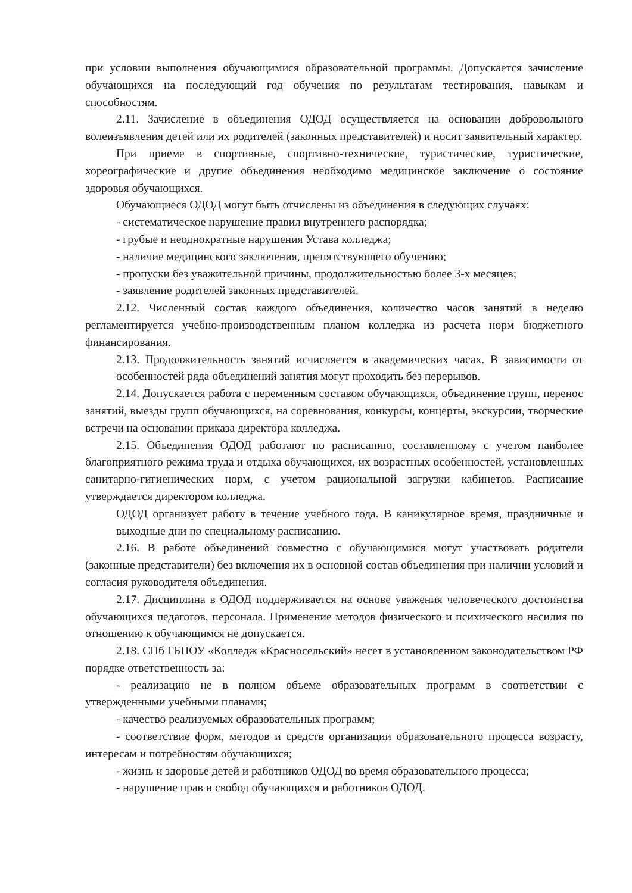при условии выполнения обучающимися образовательной программы. Допускается зачисление обучающихся на последующий год обучения по результатам тестирования, навыкам и способностям.
2.11. Зачисление в объединения ОДОД осуществляется на основании добровольного волеизъявления детей или их родителей (законных представителей) и носит заявительный характер.
При приеме в спортивные, спортивно-технические, туристические, туристические, хореографические и другие объединения необходимо медицинское заключение о состояние здоровья обучающихся.
Обучающиеся ОДОД могут быть отчислены из объединения в следующих случаях:
- систематическое нарушение правил внутреннего распорядка;
- грубые и неоднократные нарушения Устава колледжа;
- наличие медицинского заключения, препятствующего обучению;
- пропуски без уважительной причины, продолжительностью более 3-х месяцев;
- заявление родителей законных представителей.
2.12. Численный состав каждого объединения, количество часов занятий в неделю регламентируется учебно-производственным планом колледжа из расчета норм бюджетного финансирования.
2.13. Продолжительность занятий исчисляется в академических часах. В зависимости от особенностей ряда объединений занятия могут проходить без перерывов.
2.14. Допускается работа с переменным составом обучающихся, объединение групп, перенос занятий, выезды групп обучающихся, на соревнования, конкурсы, концерты, экскурсии, творческие встречи на основании приказа директора колледжа.
2.15. Объединения ОДОД работают по расписанию, составленному с учетом наиболее благоприятного режима труда и отдыха обучающихся, их возрастных особенностей, установленных санитарно-гигиенических норм, с учетом рациональной загрузки кабинетов. Расписание утверждается директором колледжа.
ОДОД организует работу в течение учебного года. В каникулярное время, праздничные и выходные дни по специальному расписанию.
2.16. В работе объединений совместно с обучающимися могут участвовать родители (законные представители) без включения их в основной состав объединения при наличии условий и согласия руководителя объединения.
2.17. Дисциплина в ОДОД поддерживается на основе уважения человеческого достоинства обучающихся педагогов, персонала. Применение методов физического и психического насилия по отношению к обучающимся не допускается.
2.18. СПб ГБПОУ «Колледж «Красносельский» несет в установленном законодательством РФ порядке ответственность за:
- реализацию не в полном объеме образовательных программ в соответствии с утвержденными учебными планами;
- качество реализуемых образовательных программ;
- соответствие форм, методов и средств организации образовательного процесса возрасту, интересам и потребностям обучающихся;
- жизнь и здоровье детей и работников ОДОД во время образовательного процесса;
- нарушение прав и свобод обучающихся и работников ОДОД.